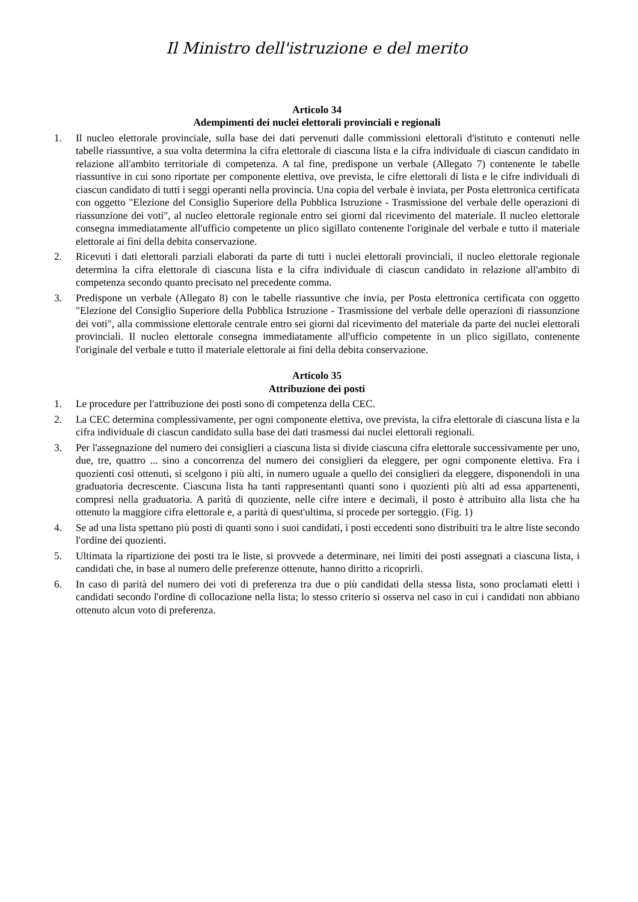Il Ministro dell'istruzione e del merito
Articolo 34
Adempimenti dei nuclei elettorali provinciali e regionali
1. Il nucleo elettorale provinciale, sulla base dei dati pervenuti dalle commissioni elettorali d'istituto e contenuti nelle tabelle riassuntive, a sua volta determina la cifra elettorale di ciascuna lista e la cifra individuale di ciascun candidato in relazione all'ambito territoriale di competenza. A tal fine, predispone un verbale (Allegato 7) contenente le tabelle riassuntive in cui sono riportate per componente elettiva, ove prevista, le cifre elettorali di lista e le cifre individuali di ciascun candidato di tutti i seggi operanti nella provincia. Una copia del verbale è inviata, per Posta elettronica certificata con oggetto "Elezione del Consiglio Superiore della Pubblica Istruzione - Trasmissione del verbale delle operazioni di riassunzione dei voti", al nucleo elettorale regionale entro sei giorni dal ricevimento del materiale. Il nucleo elettorale consegna immediatamente all'ufficio competente un plico sigillato contenente l'originale del verbale e tutto il materiale elettorale ai fini della debita conservazione.
2. Ricevuti i dati elettorali parziali elaborati da parte di tutti i nuclei elettorali provinciali, il nucleo elettorale regionale determina la cifra elettorale di ciascuna lista e la cifra individuale di ciascun candidato in relazione all'ambito di competenza secondo quanto precisato nel precedente comma.
3. Predispone un verbale (Allegato 8) con le tabelle riassuntive che invia, per Posta elettronica certificata con oggetto "Elezione del Consiglio Superiore della Pubblica Istruzione - Trasmissione del verbale delle operazioni di riassunzione dei voti", alla commissione elettorale centrale entro sei giorni dal ricevimento del materiale da parte dei nuclei elettorali provinciali. Il nucleo elettorale consegna immediatamente all'ufficio competente in un plico sigillato, contenente l'originale del verbale e tutto il materiale elettorale ai fini della debita conservazione.
Articolo 35
Attribuzione dei posti
1. Le procedure per l'attribuzione dei posti sono di competenza della CEC.
2. La CEC determina complessivamente, per ogni componente elettiva, ove prevista, la cifra elettorale di ciascuna lista e la cifra individuale di ciascun candidato sulla base dei dati trasmessi dai nuclei elettorali regionali.
3. Per l'assegnazione del numero dei consiglieri a ciascuna lista si divide ciascuna cifra elettorale successivamente per uno, due, tre, quattro ... sino a concorrenza del numero dei consiglieri da eleggere, per ogni componente elettiva. Fra i quozienti così ottenuti, si scelgono i più alti, in numero uguale a quello dei consiglieri da eleggere, disponendoli in una graduatoria decrescente. Ciascuna lista ha tanti rappresentanti quanti sono i quozienti più alti ad essa appartenenti, compresi nella graduatoria. A parità di quoziente, nelle cifre intere e decimali, il posto è attribuito alla lista che ha ottenuto la maggiore cifra elettorale e, a parità di quest'ultima, si procede per sorteggio. (Fig. 1)
4. Se ad una lista spettano più posti di quanti sono i suoi candidati, i posti eccedenti sono distribuiti tra le altre liste secondo l'ordine dei quozienti.
5. Ultimata la ripartizione dei posti tra le liste, si provvede a determinare, nei limiti dei posti assegnati a ciascuna lista, i candidati che, in base al numero delle preferenze ottenute, hanno diritto a ricoprirli.
6. In caso di parità del numero dei voti di preferenza tra due o più candidati della stessa lista, sono proclamati eletti i candidati secondo l'ordine di collocazione nella lista; lo stesso criterio si osserva nel caso in cui i candidati non abbiano ottenuto alcun voto di preferenza.